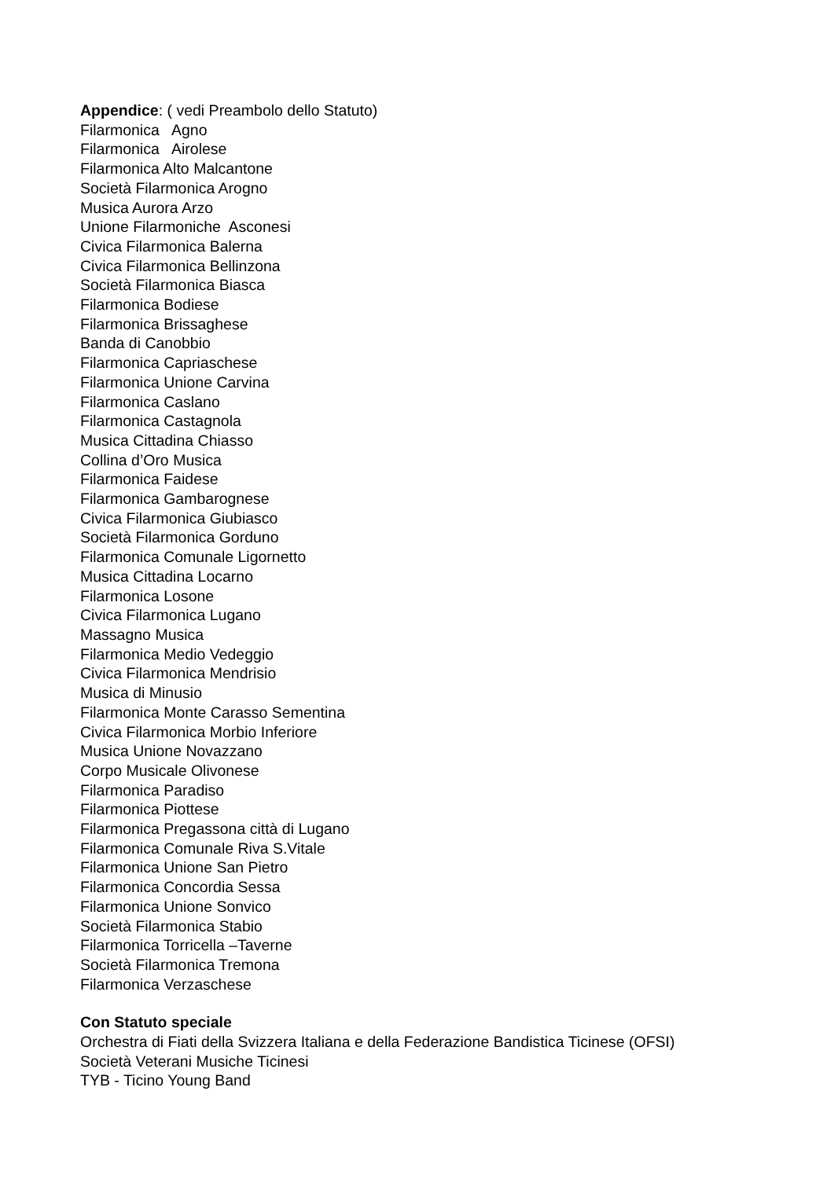Appendice: ( vedi Preambolo dello Statuto)
Filarmonica Agno
Filarmonica Airolese
Filarmonica Alto Malcantone
Società Filarmonica Arogno
Musica Aurora Arzo
Unione Filarmoniche Asconesi
Civica Filarmonica Balerna
Civica Filarmonica Bellinzona
Società Filarmonica Biasca
Filarmonica Bodiese
Filarmonica Brissaghese
Banda di Canobbio
Filarmonica Capriaschese
Filarmonica Unione Carvina
Filarmonica Caslano
Filarmonica Castagnola
Musica Cittadina Chiasso
Collina d’Oro Musica
Filarmonica Faidese
Filarmonica Gambarognese
Civica Filarmonica Giubiasco
Società Filarmonica Gorduno
Filarmonica Comunale Ligornetto
Musica Cittadina Locarno
Filarmonica Losone
Civica Filarmonica Lugano
Massagno Musica
Filarmonica Medio Vedeggio
Civica Filarmonica Mendrisio
Musica di Minusio
Filarmonica Monte Carasso Sementina
Civica Filarmonica Morbio Inferiore
Musica Unione Novazzano
Corpo Musicale Olivonese
Filarmonica Paradiso
Filarmonica Piottese
Filarmonica Pregassona città di Lugano
Filarmonica Comunale Riva S.Vitale
Filarmonica Unione San Pietro
Filarmonica Concordia Sessa
Filarmonica Unione Sonvico
Società Filarmonica Stabio
Filarmonica Torricella –Taverne
Società Filarmonica Tremona
Filarmonica Verzaschese
Con Statuto speciale
Orchestra di Fiati della Svizzera Italiana e della Federazione Bandistica Ticinese (OFSI)
Società Veterani Musiche Ticinesi
TYB - Ticino Young Band